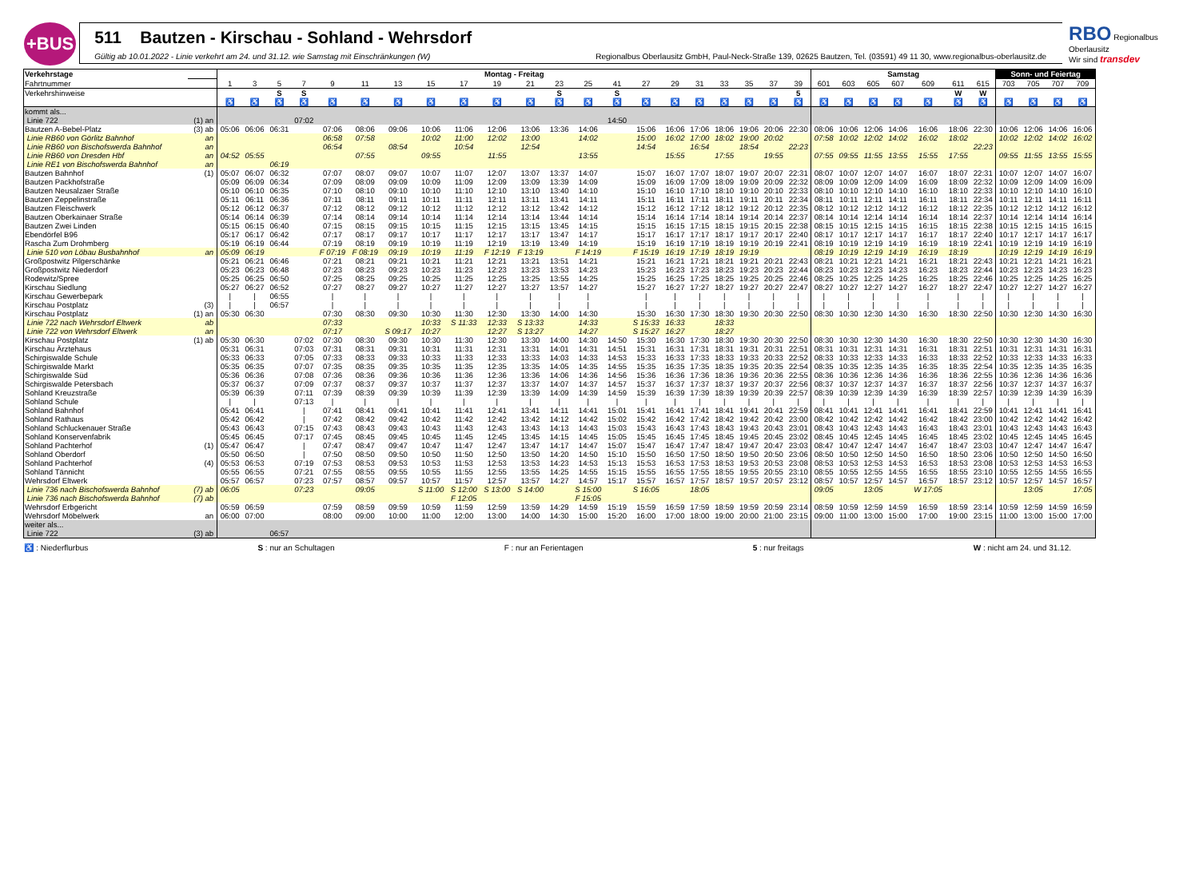+BUS
511 Bautzen - Kirschau - Sohland - Wehrsdorf
Gültig ab 10.01.2022 - Linie verkehrt am 24. und 31.12. wie Samstag mit Einschränkungen (W) Regionalbus Oberlausitz GmbH, Paul-Neck-Straße 139, 02625 Bautzen, Tel. (03591) 49 11 30, www.regionalbus-oberlausitz.de
RBO Regionalbus Oberlausitz
Wir sind transdev
| Verkehrstage | | Montag - Freitag | | | | | | | | | | | | | | | | | | | | | Samstag | | | | | | | Sonn- und Feiertag | | | |
| Fahrtnummer | | 1 | 3 | 5 | 7 | 9 | 11 | 13 | 15 | 17 | 19 | 21 | 23 | 25 | 41 | 27 | 29 | 31 | 33 | 35 | 37 | 39 | 601 | 603 | 605 | 607 | 609 | 611 | 615 | 703 | 705 | 707 | 709 |
| Verkehrshinweise | | | | S | S | | | | | | | | S | | S | | | | | | | 5 | | | | | | W | W | | | | |
| | | ♿ | ♿ | ♿ | ♿ | ♿ | ♿ | ♿ | ♿ | ♿ | ♿ | ♿ | ♿ | ♿ | ♿ | ♿ | ♿ | ♿ | ♿ | ♿ | ♿ | ♿ | ♿ | ♿ | ♿ | ♿ | ♿ | ♿ | ♿ | ♿ | ♿ | ♿ | ♿ |
| kommt als... | | | | | | | | | | | | | | | | | | | | | | | | | | | | | | | | | |
| Linie 722 | (1) an | | | | 07:02 | | | | | | | | | | 14:50 | | | | | | | | | | | | | | | | | | |
| Bautzen A-Bebel-Platz | (3) ab | 05:06 | 06:06 | 06:31 | | 07:06 | 08:06 | 09:06 | 10:06 | 11:06 | 12:06 | 13:06 | 13:36 | 14:06 | | 15:06 | 16:06 | 17:06 | 18:06 | 19:06 | 20:06 | 22:30 | 08:06 | 10:06 | 12:06 | 14:06 | 16:06 | 18:06 | 22:30 | 10:06 | 12:06 | 14:06 | 16:06 |
| Linie RB60 von Görlitz Bahnhof | an | | | | | 06:58 | 07:58 | | 10:02 | 11:00 | 12:02 | 13:00 | | 14:02 | | 15:00 | 16:02 | 17:00 | 18:02 | 19:00 | 20:02 | | 07:58 | 10:02 | 12:02 | 14:02 | 16:02 | 18:02 | | 10:02 | 12:02 | 14:02 | 16:02 |
| Linie RB60 von Bischofswerda Bahnhof | an | | | | | 06:54 | | 08:54 | | 10:54 | | 12:54 | | | | 14:54 | | 16:54 | | 18:54 | | 22:23 | | | | | | | 22:23 | | | | |
| Linie RB60 von Dresden Hbf | an | 04:52 | 05:55 | | | | 07:55 | | 09:55 | | 11:55 | | | 13:55 | | | 15:55 | | 17:55 | | 19:55 | | 07:55 | 09:55 | 11:55 | 13:55 | 15:55 | 17:55 | | 09:55 | 11:55 | 13:55 | 15:55 |
| Linie RE1 von Bischofswerda Bahnhof | an | | | 06:19 | | | | | | | | | | | | | | | | | | | | | | | | | | | | | |
| Bautzen Bahnhof | (1) | 05:07 | 06:07 | 06:32 | | 07:07 | 08:07 | 09:07 | 10:07 | 11:07 | 12:07 | 13:07 | 13:37 | 14:07 | | 15:07 | 16:07 | 17:07 | 18:07 | 19:07 | 20:07 | 22:31 | 08:07 | 10:07 | 12:07 | 14:07 | 16:07 | 18:07 | 22:31 | 10:07 | 12:07 | 14:07 | 16:07 |
| Bautzen Packhofstraße | | 05:09 | 06:09 | 06:34 | | 07:09 | 08:09 | 09:09 | 10:09 | 11:09 | 12:09 | 13:09 | 13:39 | 14:09 | | 15:09 | 16:09 | 17:09 | 18:09 | 19:09 | 20:09 | 22:32 | 08:09 | 10:09 | 12:09 | 14:09 | 16:09 | 18:09 | 22:32 | 10:09 | 12:09 | 14:09 | 16:09 |
| Bautzen Neusalzaer Straße | | 05:10 | 06:10 | 06:35 | | 07:10 | 08:10 | 09:10 | 10:10 | 11:10 | 12:10 | 13:10 | 13:40 | 14:10 | | 15:10 | 16:10 | 17:10 | 18:10 | 19:10 | 20:10 | 22:33 | 08:10 | 10:10 | 12:10 | 14:10 | 16:10 | 18:10 | 22:33 | 10:10 | 12:10 | 14:10 | 16:10 |
| Bautzen Zeppelinstraße | | 05:11 | 06:11 | 06:36 | | 07:11 | 08:11 | 09:11 | 10:11 | 11:11 | 12:11 | 13:11 | 13:41 | 14:11 | | 15:11 | 16:11 | 17:11 | 18:11 | 19:11 | 20:11 | 22:34 | 08:11 | 10:11 | 12:11 | 14:11 | 16:11 | 18:11 | 22:34 | 10:11 | 12:11 | 14:11 | 16:11 |
| Bautzen Fleischwerk | | 05:12 | 06:12 | 06:37 | | 07:12 | 08:12 | 09:12 | 10:12 | 11:12 | 12:12 | 13:12 | 13:42 | 14:12 | | 15:12 | 16:12 | 17:12 | 18:12 | 19:12 | 20:12 | 22:35 | 08:12 | 10:12 | 12:12 | 14:12 | 16:12 | 18:12 | 22:35 | 10:12 | 12:12 | 14:12 | 16:12 |
| Bautzen Oberkainaer Straße | | 05:14 | 06:14 | 06:39 | | 07:14 | 08:14 | 09:14 | 10:14 | 11:14 | 12:14 | 13:14 | 13:44 | 14:14 | | 15:14 | 16:14 | 17:14 | 18:14 | 19:14 | 20:14 | 22:37 | 08:14 | 10:14 | 12:14 | 14:14 | 16:14 | 18:14 | 22:37 | 10:14 | 12:14 | 14:14 | 16:14 |
| Bautzen Zwei Linden | | 05:15 | 06:15 | 06:40 | | 07:15 | 08:15 | 09:15 | 10:15 | 11:15 | 12:15 | 13:15 | 13:45 | 14:15 | | 15:15 | 16:15 | 17:15 | 18:15 | 19:15 | 20:15 | 22:38 | 08:15 | 10:15 | 12:15 | 14:15 | 16:15 | 18:15 | 22:38 | 10:15 | 12:15 | 14:15 | 16:15 |
| Ebendörfel B96 | | 05:17 | 06:17 | 06:42 | | 07:17 | 08:17 | 09:17 | 10:17 | 11:17 | 12:17 | 13:17 | 13:47 | 14:17 | | 15:17 | 16:17 | 17:17 | 18:17 | 19:17 | 20:17 | 22:40 | 08:17 | 10:17 | 12:17 | 14:17 | 16:17 | 18:17 | 22:40 | 10:17 | 12:17 | 14:17 | 16:17 |
| Rascha Zum Drohmberg | | 05:19 | 06:19 | 06:44 | | 07:19 | 08:19 | 09:19 | 10:19 | 11:19 | 12:19 | 13:19 | 13:49 | 14:19 | | 15:19 | 16:19 | 17:19 | 18:19 | 19:19 | 20:19 | 22:41 | 08:19 | 10:19 | 12:19 | 14:19 | 16:19 | 18:19 | 22:41 | 10:19 | 12:19 | 14:19 | 16:19 |
| Linie 510 von Löbau Busbahnhof | an | 05:09 | 06:19 | | | F 07:19 | F 08:19 | 09:19 | 10:19 | 11:19 | F 12:19 | F 13:19 | | F 14:19 | | F 15:19 | 16:19 | 17:19 | 18:19 | 19:19 | | | 08:19 | 10:19 | 12:19 | 14:19 | 16:19 | 18:19 | | 10:19 | 12:19 | 14:19 | 16:19 |
| Großpostwitz Pilgerschänke | | 05:21 | 06:21 | 06:46 | | 07:21 | 08:21 | 09:21 | 10:21 | 11:21 | 12:21 | 13:21 | 13:51 | 14:21 | | 15:21 | 16:21 | 17:21 | 18:21 | 19:21 | 20:21 | 22:43 | 08:21 | 10:21 | 12:21 | 14:21 | 16:21 | 18:21 | 22:43 | 10:21 | 12:21 | 14:21 | 16:21 |
| Großpostwitz Niederdorf | | 05:23 | 06:23 | 06:48 | | 07:23 | 08:23 | 09:23 | 10:23 | 11:23 | 12:23 | 13:23 | 13:53 | 14:23 | | 15:23 | 16:23 | 17:23 | 18:23 | 19:23 | 20:23 | 22:44 | 08:23 | 10:23 | 12:23 | 14:23 | 16:23 | 18:23 | 22:44 | 10:23 | 12:23 | 14:23 | 16:23 |
| Rodewitz/Spree | | 05:25 | 06:25 | 06:50 | | 07:25 | 08:25 | 09:25 | 10:25 | 11:25 | 12:25 | 13:25 | 13:55 | 14:25 | | 15:25 | 16:25 | 17:25 | 18:25 | 19:25 | 20:25 | 22:46 | 08:25 | 10:25 | 12:25 | 14:25 | 16:25 | 18:25 | 22:46 | 10:25 | 12:25 | 14:25 | 16:25 |
| Kirschau Siedlung | | 05:27 | 06:27 | 06:52 | | 07:27 | 08:27 | 09:27 | 10:27 | 11:27 | 12:27 | 13:27 | 13:57 | 14:27 | | 15:27 | 16:27 | 17:27 | 18:27 | 19:27 | 20:27 | 22:47 | 08:27 | 10:27 | 12:27 | 14:27 | 16:27 | 18:27 | 22:47 | 10:27 | 12:27 | 14:27 | 16:27 |
| Kirschau Gewerbepark | | / | / | 06:55 | | / | / | / | / | / | / | / | / | / | | / | / | / | / | / | / | / | / | / | / | / | / | / | / | / | / | / | / |
| Kirschau Postplatz | (3) | / | / | 06:57 | | / | / | / | / | / | / | / | / | / | | / | / | / | / | / | / | / | / | / | / | / | / | / | / | / | / | / | / |
| Kirschau Postplatz | (1) an | 05:30 | 06:30 | | | 07:30 | 08:30 | 09:30 | 10:30 | 11:30 | 12:30 | 13:30 | 14:00 | 14:30 | | 15:30 | 16:30 | 17:30 | 18:30 | 19:30 | 20:30 | 22:50 | 08:30 | 10:30 | 12:30 | 14:30 | 16:30 | 18:30 | 22:50 | 10:30 | 12:30 | 14:30 | 16:30 |
| Linie 722 nach Wehrsdorf Eltwerk | ab | | | | | 07:33 | | | 10:33 | S 11:33 | 12:33 | S 13:33 | | 14:33 | | S 15:33 | 16:33 | | 18:33 | | | | | | | | | | | | | | |
| Linie 722 von Wehrsdorf Eltwerk | an | | | | | 07:17 | | S 09:17 | 10:27 | | 12:27 | S 13:27 | | 14:27 | | S 15:27 | 16:27 | | 18:27 | | | | | | | | | | | | | | |
| Kirschau Postplatz | (1) ab | 05:30 | 06:30 | | 07:02 | 07:30 | 08:30 | 09:30 | 10:30 | 11:30 | 12:30 | 13:30 | 14:00 | 14:30 | 14:50 | 15:30 | 16:30 | 17:30 | 18:30 | 19:30 | 20:30 | 22:50 | 08:30 | 10:30 | 12:30 | 14:30 | 16:30 | 18:30 | 22:50 | 10:30 | 12:30 | 14:30 | 16:30 |
| Kirschau Ärztehaus | | 05:31 | 06:31 | | 07:03 | 07:31 | 08:31 | 09:31 | 10:31 | 11:31 | 12:31 | 13:31 | 14:01 | 14:31 | 14:51 | 15:31 | 16:31 | 17:31 | 18:31 | 19:31 | 20:31 | 22:51 | 08:31 | 10:31 | 12:31 | 14:31 | 16:31 | 18:31 | 22:51 | 10:31 | 12:31 | 14:31 | 16:31 |
| Schirgiswalde Schule | | 05:33 | 06:33 | | 07:05 | 07:33 | 08:33 | 09:33 | 10:33 | 11:33 | 12:33 | 13:33 | 14:03 | 14:33 | 14:53 | 15:33 | 16:33 | 17:33 | 18:33 | 19:33 | 20:33 | 22:52 | 08:33 | 10:33 | 12:33 | 14:33 | 16:33 | 18:33 | 22:52 | 10:33 | 12:33 | 14:33 | 16:33 |
| Schirgiswalde Markt | | 05:35 | 06:35 | | 07:07 | 07:35 | 08:35 | 09:35 | 10:35 | 11:35 | 12:35 | 13:35 | 14:05 | 14:35 | 14:55 | 15:35 | 16:35 | 17:35 | 18:35 | 19:35 | 20:35 | 22:54 | 08:35 | 10:35 | 12:35 | 14:35 | 16:35 | 18:35 | 22:54 | 10:35 | 12:35 | 14:35 | 16:35 |
| Schirgiswalde Süd | | 05:36 | 06:36 | | 07:08 | 07:36 | 08:36 | 09:36 | 10:36 | 11:36 | 12:36 | 13:36 | 14:06 | 14:36 | 14:56 | 15:36 | 16:36 | 17:36 | 18:36 | 19:36 | 20:36 | 22:55 | 08:36 | 10:36 | 12:36 | 14:36 | 16:36 | 18:36 | 22:55 | 10:36 | 12:36 | 14:36 | 16:36 |
| Schirgiswalde Petersbach | | 05:37 | 06:37 | | 07:09 | 07:37 | 08:37 | 09:37 | 10:37 | 11:37 | 12:37 | 13:37 | 14:07 | 14:37 | 14:57 | 15:37 | 16:37 | 17:37 | 18:37 | 19:37 | 20:37 | 22:56 | 08:37 | 10:37 | 12:37 | 14:37 | 16:37 | 18:37 | 22:56 | 10:37 | 12:37 | 14:37 | 16:37 |
| Sohland Kreuzstraße | | 05:39 | 06:39 | | 07:11 | 07:39 | 08:39 | 09:39 | 10:39 | 11:39 | 12:39 | 13:39 | 14:09 | 14:39 | 14:59 | 15:39 | 16:39 | 17:39 | 18:39 | 19:39 | 20:39 | 22:57 | 08:39 | 10:39 | 12:39 | 14:39 | 16:39 | 18:39 | 22:57 | 10:39 | 12:39 | 14:39 | 16:39 |
| Sohland Schule | | / | / | | 07:13 | / | / | / | / | / | / | / | / | / | / | / | / | / | / | / | / | / | / | / | / | / | / | / | / | / | / | / | / |
| Sohland Bahnhof | | 05:41 | 06:41 | | / | 07:41 | 08:41 | 09:41 | 10:41 | 11:41 | 12:41 | 13:41 | 14:11 | 14:41 | 15:01 | 15:41 | 16:41 | 17:41 | 18:41 | 19:41 | 20:41 | 22:59 | 08:41 | 10:41 | 12:41 | 14:41 | 16:41 | 18:41 | 22:59 | 10:41 | 12:41 | 14:41 | 16:41 |
| Sohland Rathaus | | 05:42 | 06:42 | | / | 07:42 | 08:42 | 09:42 | 10:42 | 11:42 | 12:42 | 13:42 | 14:12 | 14:42 | 15:02 | 15:42 | 16:42 | 17:42 | 18:42 | 19:42 | 20:42 | 23:00 | 08:42 | 10:42 | 12:42 | 14:42 | 16:42 | 18:42 | 23:00 | 10:42 | 12:42 | 14:42 | 16:42 |
| Sohland Schluckenauer Straße | | 05:43 | 06:43 | | 07:15 | 07:43 | 08:43 | 09:43 | 10:43 | 11:43 | 12:43 | 13:43 | 14:13 | 14:43 | 15:03 | 15:43 | 16:43 | 17:43 | 18:43 | 19:43 | 20:43 | 23:01 | 08:43 | 10:43 | 12:43 | 14:43 | 16:43 | 18:43 | 23:01 | 10:43 | 12:43 | 14:43 | 16:43 |
| Sohland Konservenfabrik | | 05:45 | 06:45 | | 07:17 | 07:45 | 08:45 | 09:45 | 10:45 | 11:45 | 12:45 | 13:45 | 14:15 | 14:45 | 15:05 | 15:45 | 16:45 | 17:45 | 18:45 | 19:45 | 20:45 | 23:02 | 08:45 | 10:45 | 12:45 | 14:45 | 16:45 | 18:45 | 23:02 | 10:45 | 12:45 | 14:45 | 16:45 |
| Sohland Pachterhof | (1) | 05:47 | 06:47 | | / | 07:47 | 08:47 | 09:47 | 10:47 | 11:47 | 12:47 | 13:47 | 14:17 | 14:47 | 15:07 | 15:47 | 16:47 | 17:47 | 18:47 | 19:47 | 20:47 | 23:03 | 08:47 | 10:47 | 12:47 | 14:47 | 16:47 | 18:47 | 23:03 | 10:47 | 12:47 | 14:47 | 16:47 |
| Sohland Oberdorf | | 05:50 | 06:50 | | / | 07:50 | 08:50 | 09:50 | 10:50 | 11:50 | 12:50 | 13:50 | 14:20 | 14:50 | 15:10 | 15:50 | 16:50 | 17:50 | 18:50 | 19:50 | 20:50 | 23:06 | 08:50 | 10:50 | 12:50 | 14:50 | 16:50 | 18:50 | 23:06 | 10:50 | 12:50 | 14:50 | 16:50 |
| Sohland Pachterhof | (4) | 05:53 | 06:53 | | 07:19 | 07:53 | 08:53 | 09:53 | 10:53 | 11:53 | 12:53 | 13:53 | 14:23 | 14:53 | 15:13 | 15:53 | 16:53 | 17:53 | 18:53 | 19:53 | 20:53 | 23:08 | 08:53 | 10:53 | 12:53 | 14:53 | 16:53 | 18:53 | 23:08 | 10:53 | 12:53 | 14:53 | 16:53 |
| Sohland Tännicht | | 05:55 | 06:55 | | 07:21 | 07:55 | 08:55 | 09:55 | 10:55 | 11:55 | 12:55 | 13:55 | 14:25 | 14:55 | 15:15 | 15:55 | 16:55 | 17:55 | 18:55 | 19:55 | 20:55 | 23:10 | 08:55 | 10:55 | 12:55 | 14:55 | 16:55 | 18:55 | 23:10 | 10:55 | 12:55 | 14:55 | 16:55 |
| Wehrsdorf Eltwerk | | 05:57 | 06:57 | | 07:23 | 07:57 | 08:57 | 09:57 | 10:57 | 11:57 | 12:57 | 13:57 | 14:27 | 14:57 | 15:17 | 15:57 | 16:57 | 17:57 | 18:57 | 19:57 | 20:57 | 23:12 | 08:57 | 10:57 | 12:57 | 14:57 | 16:57 | 18:57 | 23:12 | 10:57 | 12:57 | 14:57 | 16:57 |
| Linie 736 nach Bischofswerda Bahnhof | (7) ab | 06:05 | | | 07:23 | | 09:05 | | S 11:00 | S 12:00 | S 13:00 | S 14:00 | | S 15:00 | | S 16:05 | | 18:05 | | | | | 09:05 | | 13:05 | | W 17:05 | | | | 13:05 | | 17:05 |
| Linie 736 nach Bischofswerda Bahnhof | (7) ab | | | | | | | | | F 12:05 | | | | F 15:05 | | | | | | | | | | | | | | | | | | | |
| Wehrsdorf Erbgericht | | 05:59 | 06:59 | | | 07:59 | 08:59 | 09:59 | 10:59 | 11:59 | 12:59 | 13:59 | 14:29 | 14:59 | 15:19 | 15:59 | 16:59 | 17:59 | 18:59 | 19:59 | 20:59 | 23:14 | 08:59 | 10:59 | 12:59 | 14:59 | 16:59 | 18:59 | 23:14 | 10:59 | 12:59 | 14:59 | 16:59 |
| Wehrsdorf Möbelwerk | an | 06:00 | 07:00 | | | 08:00 | 09:00 | 10:00 | 11:00 | 12:00 | 13:00 | 14:00 | 14:30 | 15:00 | 15:20 | 16:00 | 17:00 | 18:00 | 19:00 | 20:00 | 21:00 | 23:15 | 09:00 | 11:00 | 13:00 | 15:00 | 17:00 | 19:00 | 23:15 | 11:00 | 13:00 | 15:00 | 17:00 |
| weiter als... | | | | | | | | | | | | | | | | | | | | | | | | | | | | | | | | | |
| Linie 722 | (3) ab | | | 06:57 | | | | | | | | | | | | | | | | | | | | | | | | | | | | | |
♿ : Niederflurbus S : nur an Schultagen F : nur an Ferientagen 5 : nur freitags W : nicht am 24. und 31.12.